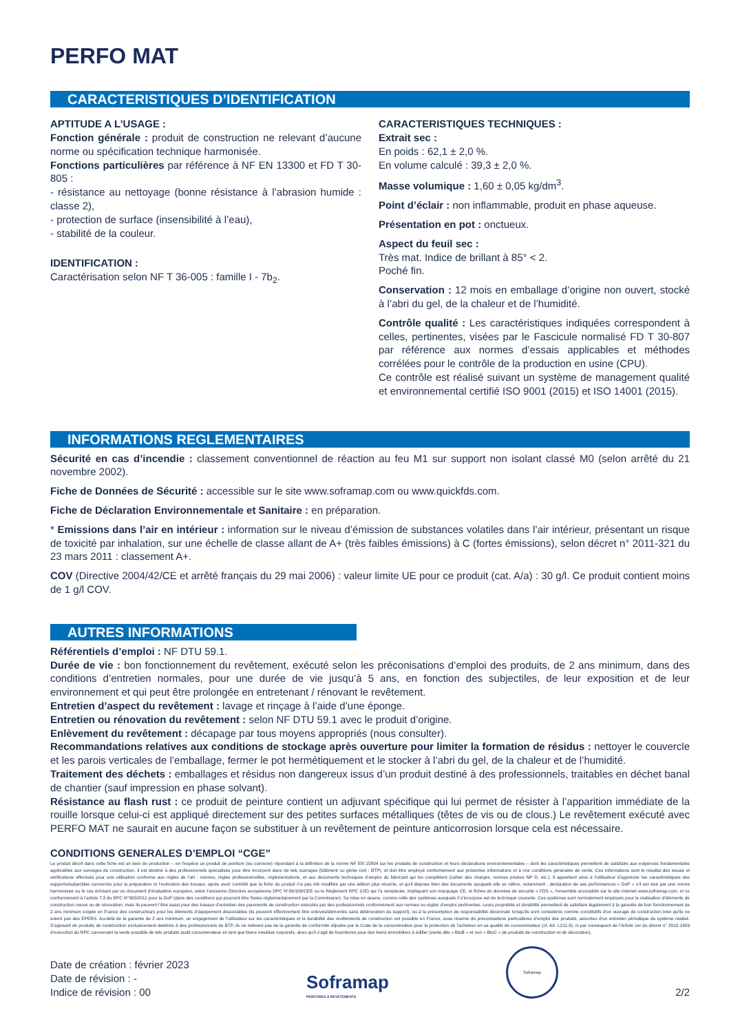PERFO MAT
CARACTERISTIQUES D’IDENTIFICATION
APTITUDE A L’USAGE :
Fonction générale : produit de construction ne relevant d’aucune norme ou spécification technique harmonisée.
Fonctions particulières par référence à NF EN 13300 et FD T 30-805 :
- résistance au nettoyage (bonne résistance à l’abrasion humide : classe 2),
- protection de surface (insensibilité à l’eau),
- stabilité de la couleur.
IDENTIFICATION :
Caractérisation selon NF T 36-005 : famille I - 7b<sub>2</sub>.
CARACTERISTIQUES TECHNIQUES :
Extrait sec :
En poids : 62,1 ± 2,0 %.
En volume calculé : 39,3 ± 2,0 %.
Masse volumique : 1,60 ± 0,05 kg/dm<sup>3</sup>.
Point d’éclair : non inflammable, produit en phase aqueuse.
Présentation en pot : onctueux.
Aspect du feuil sec :
Très mat. Indice de brillant à 85° < 2.
Poché fin.
Conservation : 12 mois en emballage d’origine non ouvert, stocké à l’abri du gel, de la chaleur et de l’humidité.
Contrôle qualité : Les caractéristiques indiquées correspondent à celles, pertinentes, visées par le Fascicule normalisé FD T 30-807 par référence aux normes d’essais applicables et méthodes corrélées pour le contrôle de la production en usine (CPU).
Ce contrôle est réalisé suivant un système de management qualité et environnemental certifié ISO 9001 (2015) et ISO 14001 (2015).
INFORMATIONS REGLEMENTAIRES
Sécurité en cas d’incendie : classement conventionnel de réaction au feu M1 sur support non isolant classé M0 (selon arrêté du 21 novembre 2002).
Fiche de Données de Sécurité : accessible sur le site www.soframap.com ou www.quickfds.com.
Fiche de Déclaration Environnementale et Sanitaire : en préparation.
* Emissions dans l’air en intérieur : information sur le niveau d’émission de substances volatiles dans l’air intérieur, présentant un risque de toxicité par inhalation, sur une échelle de classe allant de A+ (très faibles émissions) à C (fortes émissions), selon décret n° 2011-321 du 23 mars 2011 : classement A+.
COV (Directive 2004/42/CE et arrêté français du 29 mai 2006) : valeur limite UE pour ce produit (cat. A/a) : 30 g/l. Ce produit contient moins de 1 g/l COV.
AUTRES INFORMATIONS
Référentiels d’emploi : NF DTU 59.1.
Durée de vie : bon fonctionnement du revêtement, exécuté selon les préconisations d’emploi des produits, de 2 ans minimum, dans des conditions d’entretien normales, pour une durée de vie jusqu’à 5 ans, en fonction des subjectiles, de leur exposition et de leur environnement et qui peut être prolongée en entretenant / rénovant le revêtement.
Entretien d’aspect du revêtement : lavage et rinçage à l’aide d’une éponge.
Entretien ou rénovation du revêtement : selon NF DTU 59.1 avec le produit d’origine.
Enlèvement du revêtement : décapage par tous moyens appropriés (nous consulter).
Recommandations relatives aux conditions de stockage après ouverture pour limiter la formation de résidus : nettoyer le couvercle et les parois verticales de l’emballage, fermer le pot hermétiquement et le stocker à l’abri du gel, de la chaleur et de l’humidité.
Traitement des déchets : emballages et résidus non dangereux issus d’un produit destiné à des professionnels, traitables en déchet banal de chantier (sauf impression en phase solvant).
Résistance au flash rust : ce produit de peinture contient un adjuvant spécifique qui lui permet de résister à l’apparition immédiate de la rouille lorsque celui-ci est appliqué directement sur des petites surfaces métalliques (têtes de vis ou de clous.) Le revêtement exécuté avec PERFO MAT ne saurait en aucune façon se substituer à un revêtement de peinture anticorrosion lorsque cela est nécessaire.
CONDITIONS GENERALES D’EMPLOI “CGE”
Le produit décrit dans cette fiche est un bien de production – en l’espèce un produit de peinture (ou connexe) répondant à la définition de la norme NF EN 15804 sur les produits de construction et leurs déclarations environnementales – dont les caractéristiques permettent de satisfaire aux exigences fondamentales applicables aux ouvrages de construction. Il est destiné à des professionnels spécialisés pour être incorporé dans de tels ouvrages (bâtiment ou génie civil : BTP), et doit être employé conformément aux présentes informations et à nos conditions générales de vente. Ces informations sont le résultat des essais et vérifications effectués pour une utilisation conforme aux règles de l’art : normes, règles professionnelles, réglementations, et aux documents techniques d’emploi du fabricant qui les complètent (cahier des charges, normes privées NP D, etc.). Il appartient ainsi à l’utilisateur d’apprécier les caractéristiques des supports/subjectiles concernés pour la préparation et l’exécution des travaux, après avoir contrôlé que la fiche du produit n’a pas été modifiée par une édition plus récente, et qu’il dispose bien des documents auxquels elle se réfère, notamment : déclaration de ses performances « DoP » s’il est visé par une norme harmonisée ou le cas échéant par un document d’évaluation européen, selon l’ancienne Directive européenne DPC N°89/106/CEE ou le Règlement RPC (UE) qui l’a remplacée, impliquant son marquage CE, et fiches de données de sécurité « FDS », l’ensemble accessible sur le site Internet www.soframap.com, et ce conformément à l’article 7.3 du RPC N°305/2011 pour la DoP (dans des conditions qui pourront être fixées règlementairement par la Commission). Sa mise en œuvre, comme celle des systèmes auxquels il s’incorpore est de technique courante. Ces systèmes sont normalement employés pour la réalisation d’éléments de construction neuve ou de rénovation, mais ils peuvent l’être aussi pour des travaux d’entretien des parements de construction exécutés par des professionnels conformément aux normes ou règles d’emploi pertinentes. Leurs propriétés et durabilité permettent de satisfaire légalement à la garantie de bon fonctionnement de 2 ans minimum exigée en France des constructeurs pour les éléments d’équipement dissociables (ils peuvent effectivement être enlevés/démontés sans détérioration du support), ou à la présomption de responsabilité décennale lorsqu’ils sont considérés comme constitutifs d’un ouvrage de construction bien qu’ils ne soient pas des EPERS. Au-delà de la garantie de 2 ans minimum, un engagement de l’utilisateur sur les caractéristiques et la durabilité des revêtements de construction est possible en France, sous réserve de préconisations particulières d’emploi des produits, assorties d’un entretien périodique du système réalisé. S’agissant de produits de construction exclusivement destinés à des professionnels du BTP, ils ne relèvent pas de la garantie de conformité stipulée par le Code de la consommation pour la protection de l’acheteur en sa qualité de consommateur (cf. Art. L211-3), ni par conséquent de l’Article 1er du décret n° 2012-1489 d’exécution du RPC concernant la vente possible de tels produits audit consommateur en tant que biens meubles corporels, alors qu’il s’agit de fournitures pour des biens immobiliers à édifier (vente dite « BtoB » et non « BtoC » de produits de construction et de décoration).
Date de création : février 2023
Date de révision : -
Indice de révision : 00
Soframap
PEINTURES & REVETEMENTS
Soframap
2/2